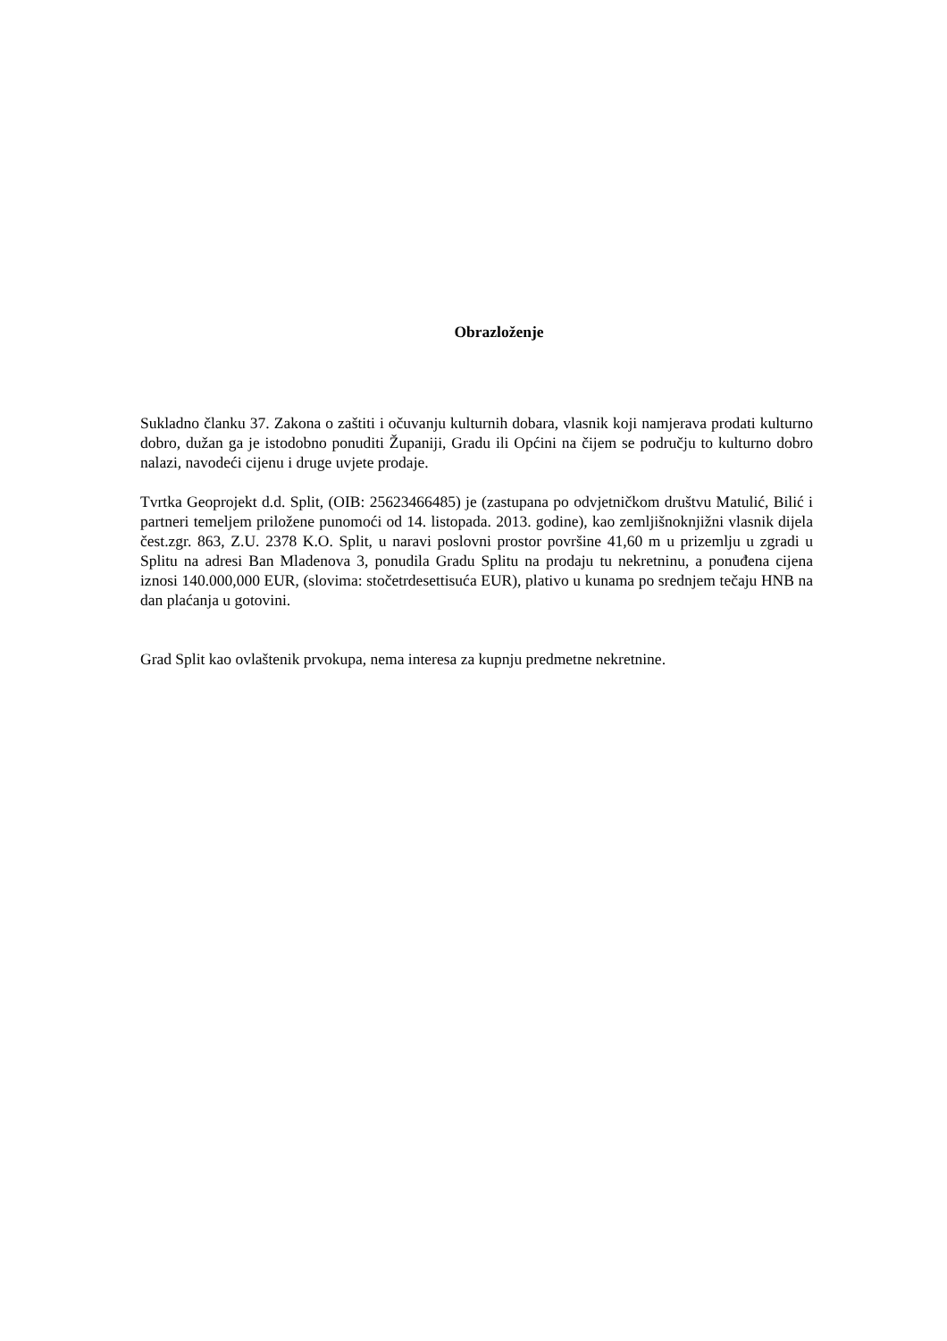Obrazloženje
Sukladno članku 37. Zakona o zaštiti i očuvanju kulturnih dobara, vlasnik koji namjerava prodati kulturno dobro, dužan ga je istodobno ponuditi Županiji, Gradu ili Općini na čijem se području to kulturno dobro nalazi, navodeći cijenu i druge uvjete prodaje.
Tvrtka Geoprojekt d.d. Split, (OIB: 25623466485) je (zastupana po odvjetničkom društvu Matulić, Bilić i partneri temeljem priložene punomoći od 14. listopada. 2013. godine), kao zemljišnoknjižni vlasnik dijela čest.zgr. 863, Z.U. 2378 K.O. Split, u naravi poslovni prostor površine 41,60 m u prizemlju u zgradi u Splitu na adresi Ban Mladenova 3, ponudila Gradu Splitu na prodaju tu nekretninu, a ponuđena cijena iznosi 140.000,000 EUR, (slovima: stočetrdesettisuća EUR), plativo u kunama po srednjem tečaju HNB na dan plaćanja u gotovini.
Grad Split kao ovlaštenik prvokupa, nema interesa za kupnju predmetne nekretnine.